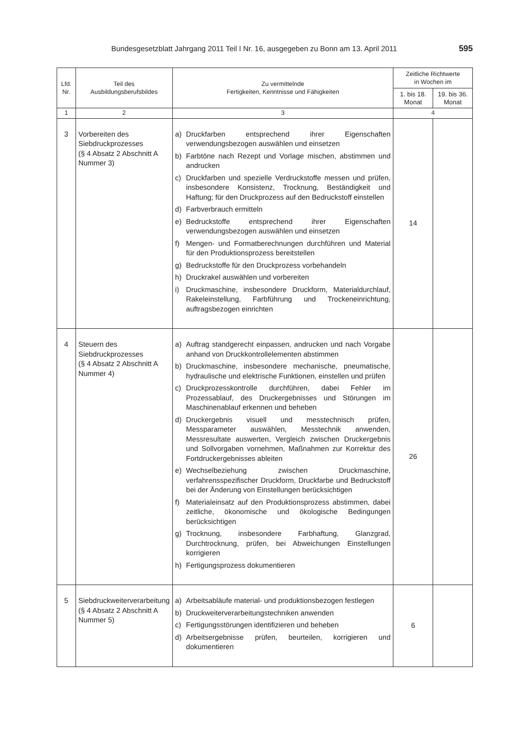Bundesgesetzblatt Jahrgang 2011 Teil I Nr. 16, ausgegeben zu Bonn am 13. April 2011 595
| Lfd. Nr. | Teil des Ausbildungsberufsbildes | Zu vermittelnde Fertigkeiten, Kenntnisse und Fähigkeiten | Zeitliche Richtwerte in Wochen im | |
| --- | --- | --- | --- | --- |
| | | | 1. bis 18. Monat | 19. bis 36. Monat |
| 1 | 2 | 3 | 4 | |
| 3 | Vorbereiten des Siebdruckprozesses (§ 4 Absatz 2 Abschnitt A Nummer 3) | a) Druckfarben entsprechend ihrer Eigenschaften verwendungsbezogen auswählen und einsetzen b) Farbtöne nach Rezept und Vorlage mischen, abstimmen und andrucken c) Druckfarben und spezielle Verdruckstoffe messen und prüfen, insbesondere Konsistenz, Trocknung, Beständigkeit und Haftung; für den Druckprozess auf den Bedruckstoff einstellen d) Farbverbrauch ermitteln e) Bedruckstoffe entsprechend ihrer Eigenschaften verwendungsbezogen auswählen und einsetzen f) Mengen- und Formatberechnungen durchführen und Material für den Produktionsprozess bereitstellen g) Bedruckstoffe für den Druckprozess vorbehandeln h) Druckrakel auswählen und vorbereiten i) Druckmaschine, insbesondere Druckform, Materialdurchlauf, Rakeleinstellung, Farbführung und Trockeneinrichtung, auftragsbezogen einrichten | 14 | |
| 4 | Steuern des Siebdruckprozesses (§ 4 Absatz 2 Abschnitt A Nummer 4) | a) Auftrag standgerecht einpassen, andrucken und nach Vorgabe anhand von Druckkontrollelementen abstimmen b) Druckmaschine, insbesondere mechanische, pneumatische, hydraulische und elektrische Funktionen, einstellen und prüfen c) Druckprozesskontrolle durchführen, dabei Fehler im Prozessablauf, des Druckergebnisses und Störungen im Maschinenablauf erkennen und beheben d) Druckergebnis visuell und messtechnisch prüfen, Messparameter auswählen, Messtechnik anwenden, Messresultate auswerten, Vergleich zwischen Druckergebnis und Sollvorgaben vornehmen, Maßnahmen zur Korrektur des Fortdruckergebnisses ableiten e) Wechselbeziehung zwischen Druckmaschine, verfahrensspezifischer Druckform, Druckfarbe und Bedruckstoff bei der Änderung von Einstellungen berücksichtigen f) Materialeinsatz auf den Produktionsprozess abstimmen, dabei zeitliche, ökonomische und ökologische Bedingungen berücksichtigen g) Trocknung, insbesondere Farbhaftung, Glanzgrad, Durchtrocknung, prüfen, bei Abweichungen Einstellungen korrigieren h) Fertigungsprozess dokumentieren | 26 | |
| 5 | Siebdruckweiterverarbeitung (§ 4 Absatz 2 Abschnitt A Nummer 5) | a) Arbeitsabläufe material- und produktionsbezogen festlegen b) Druckweiterverarbeitungstechniken anwenden c) Fertigungsstörungen identifizieren und beheben d) Arbeitsergebnisse prüfen, beurteilen, korrigieren und dokumentieren | 6 | |